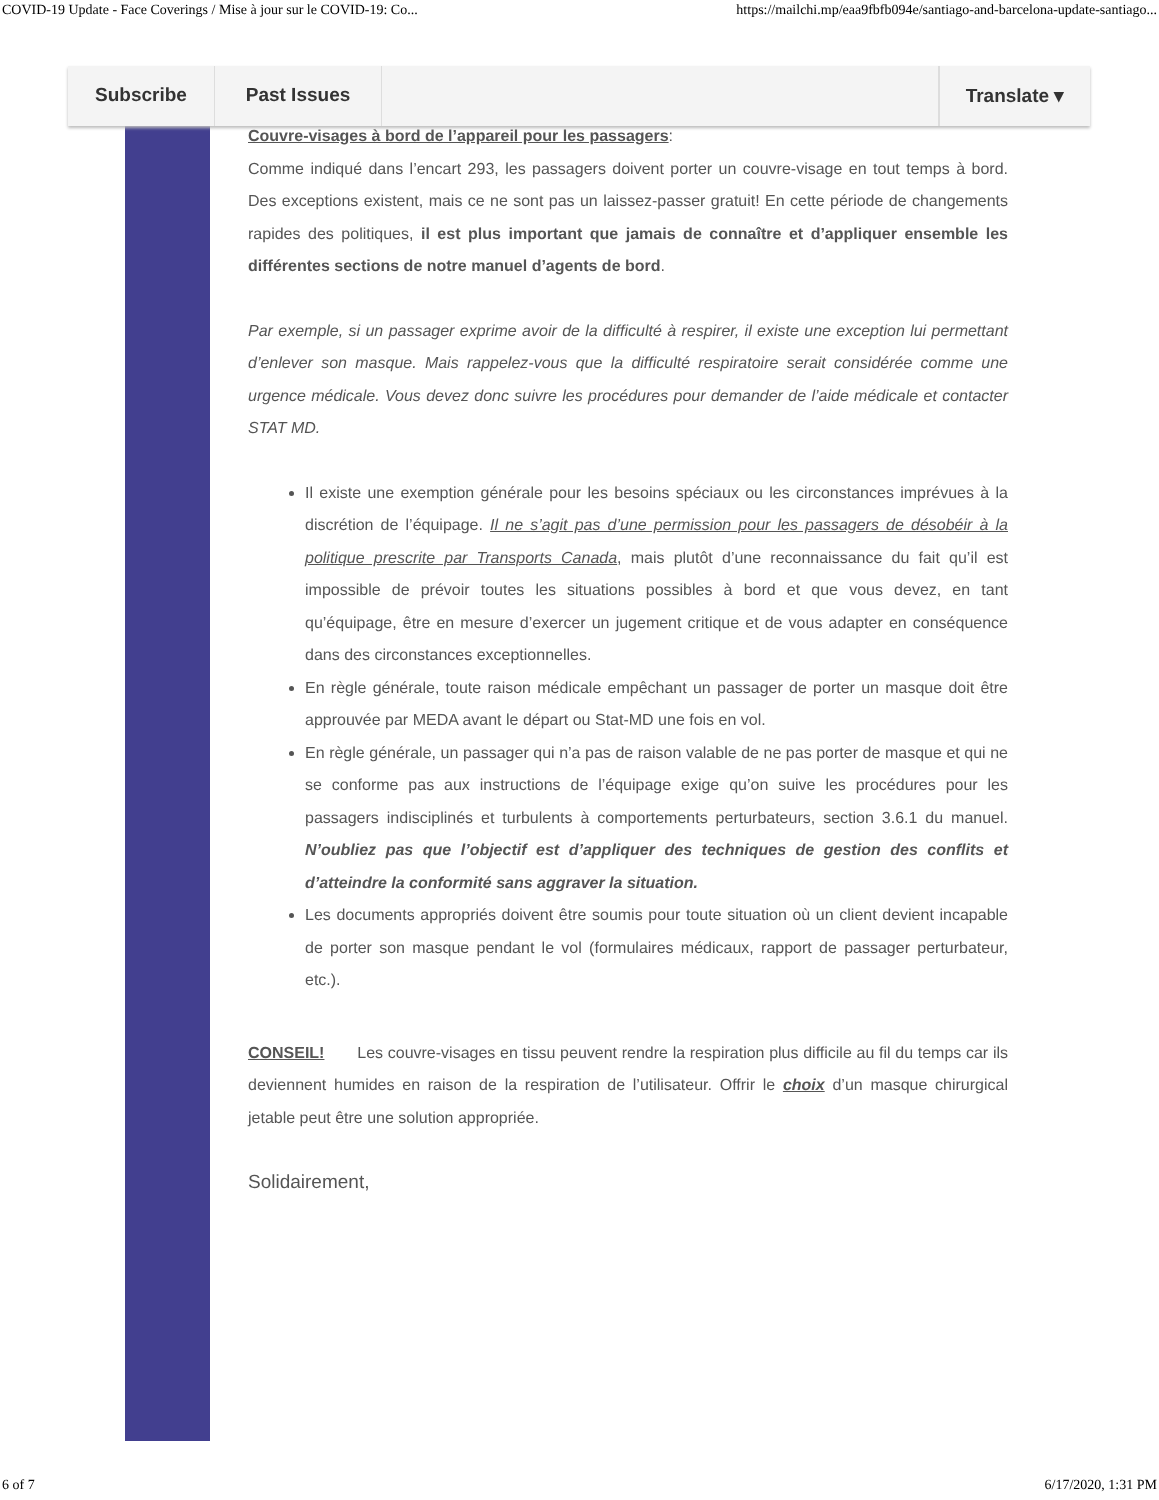COVID-19 Update - Face Coverings / Mise à jour sur le COVID-19: Co... https://mailchi.mp/eaa9fbfb094e/santiago-and-barcelona-update-santiago...
Couvre-visages à bord de l’appareil pour les passagers:
Comme indiqué dans l’encart 293, les passagers doivent porter un couvre-visage en tout temps à bord. Des exceptions existent, mais ce ne sont pas un laissez-passer gratuit! En cette période de changements rapides des politiques, il est plus important que jamais de connaître et d’appliquer ensemble les différentes sections de notre manuel d’agents de bord.
Par exemple, si un passager exprime avoir de la difficulté à respirer, il existe une exception lui permettant d’enlever son masque. Mais rappelez-vous que la difficulté respiratoire serait considérée comme une urgence médicale. Vous devez donc suivre les procédures pour demander de l’aide médicale et contacter STAT MD.
Il existe une exemption générale pour les besoins spéciaux ou les circonstances imprévues à la discrétion de l’équipage. Il ne s’agit pas d’une permission pour les passagers de désobéir à la politique prescrite par Transports Canada, mais plutôt d’une reconnaissance du fait qu’il est impossible de prévoir toutes les situations possibles à bord et que vous devez, en tant qu’équipage, être en mesure d’exercer un jugement critique et de vous adapter en conséquence dans des circonstances exceptionnelles.
En règle générale, toute raison médicale empêchant un passager de porter un masque doit être approuvée par MEDA avant le départ ou Stat-MD une fois en vol.
En règle générale, un passager qui n’a pas de raison valable de ne pas porter de masque et qui ne se conforme pas aux instructions de l’équipage exige qu’on suive les procédures pour les passagers indisciplinés et turbulents à comportements perturbateurs, section 3.6.1 du manuel. N’oubliez pas que l’objectif est d’appliquer des techniques de gestion des conflits et d’atteindre la conformité sans aggraver la situation.
Les documents appropriés doivent être soumis pour toute situation où un client devient incapable de porter son masque pendant le vol (formulaires médicaux, rapport de passager perturbateur, etc.).
CONSEIL! Les couvre-visages en tissu peuvent rendre la respiration plus difficile au fil du temps car ils deviennent humides en raison de la respiration de l’utilisateur. Offrir le choix d’un masque chirurgical jetable peut être une solution appropriée.
Solidairement,
Subscribe Past Issues Translate ▾
6 of 7 6/17/2020, 1:31 PM